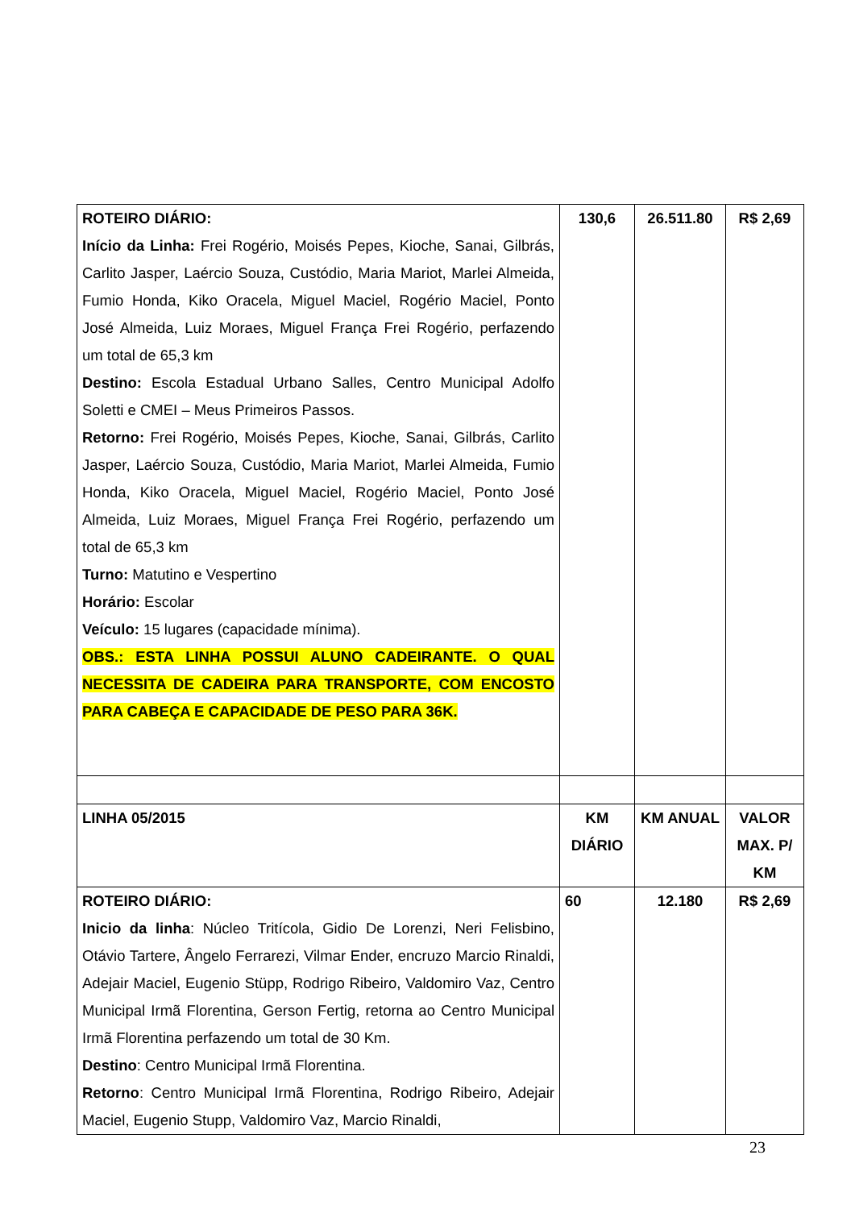| ROTEIRO DIÁRIO: Início da Linha: Frei Rogério, Moisés Pepes, Kioche, Sanai, Gilbrás, Carlito Jasper, Laércio Souza, Custódio, Maria Mariot, Marlei Almeida, Fumio Honda, Kiko Oracela, Miguel Maciel, Rogério Maciel, Ponto José Almeida, Luiz Moraes, Miguel França Frei Rogério, perfazendo um total de 65,3 km Destino: Escola Estadual Urbano Salles, Centro Municipal Adolfo Soletti e CMEI – Meus Primeiros Passos. Retorno: Frei Rogério, Moisés Pepes, Kioche, Sanai, Gilbrás, Carlito Jasper, Laércio Souza, Custódio, Maria Mariot, Marlei Almeida, Fumio Honda, Kiko Oracela, Miguel Maciel, Rogério Maciel, Ponto José Almeida, Luiz Moraes, Miguel França Frei Rogério, perfazendo um total de 65,3 km Turno: Matutino e Vespertino Horário: Escolar Veículo: 15 lugares (capacidade mínima). OBS.: ESTA LINHA POSSUI ALUNO CADEIRANTE. O QUAL NECESSITA DE CADEIRA PARA TRANSPORTE, COM ENCOSTO PARA CABEÇA E CAPACIDADE DE PESO PARA 36K. | 130,6 | 26.511.80 | R$ 2,69 |
| LINHA 05/2015 | KM DIÁRIO | KM ANUAL | VALOR MAX. P/ KM |
| ROTEIRO DIÁRIO: Inicio da linha : Núcleo Tritícola, Gidio De Lorenzi, Neri Felisbino, Otávio Tartere, Ângelo Ferrarezi, Vilmar Ender, encruzo Marcio Rinaldi, Adejair Maciel, Eugenio Stüpp, Rodrigo Ribeiro, Valdomiro Vaz, Centro Municipal Irmã Florentina, Gerson Fertig, retorna ao Centro Municipal Irmã Florentina perfazendo um total de 30 Km. Destino : Centro Municipal Irmã Florentina. Retorno : Centro Municipal Irmã Florentina, Rodrigo Ribeiro, Adejair Maciel, Eugenio Stupp, Valdomiro Vaz, Marcio Rinaldi, | 60 | 12.180 | R$ 2,69 |
23